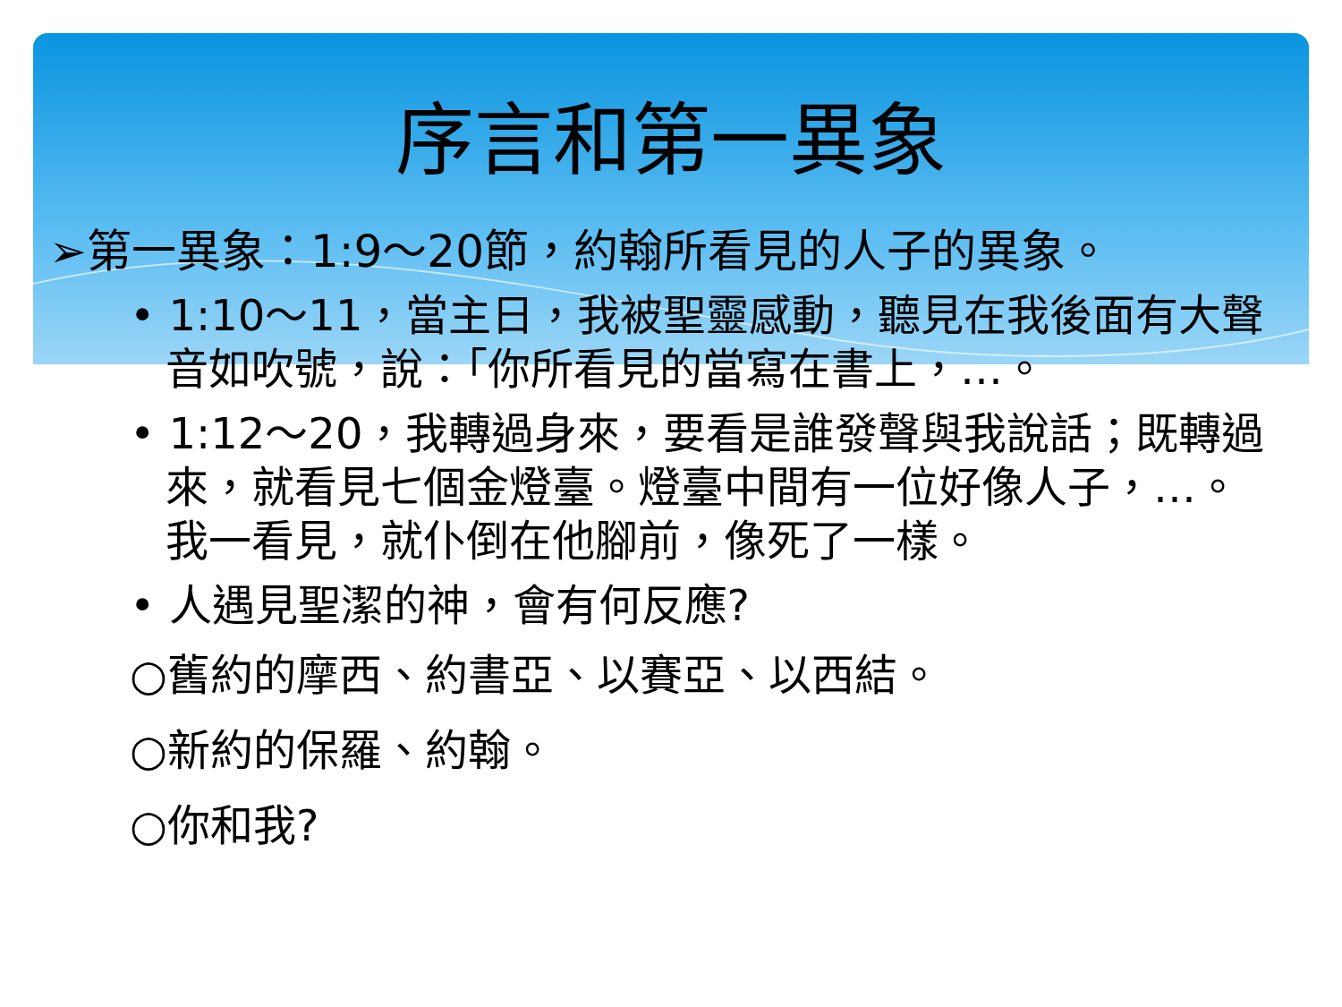序言和第一異象
➢第一異象：1:9～20節，約翰所看見的人子的異象。
• 1:10～11，當主日，我被聖靈感動，聽見在我後面有大聲音如吹號，說：「你所看見的當寫在書上，…。
• 1:12～20，我轉過身來，要看是誰發聲與我說話；既轉過來，就看見七個金燈臺。燈臺中間有一位好像人子，…。我一看見，就仆倒在他腳前，像死了一樣。
• 人遇見聖潔的神，會有何反應?
○舊約的摩西、約書亞、以賽亞、以西結。
○新約的保羅、約翰。
○你和我?